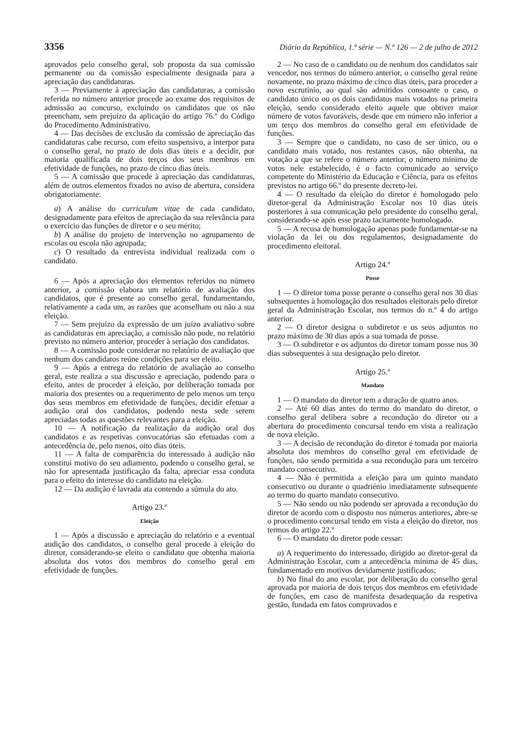3356 Diário da República, 1.ª série — N.º 126 — 2 de julho de 2012
aprovados pelo conselho geral, sob proposta da sua comissão permanente ou da comissão especialmente designada para a apreciação das candidaturas.
3 — Previamente à apreciação das candidaturas, a comissão referida no número anterior procede ao exame dos requisitos de admissão ao concurso, excluindo os candidatos que os não preencham, sem prejuízo da aplicação do artigo 76.º do Código do Procedimento Administrativo.
4 — Das decisões de exclusão da comissão de apreciação das candidaturas cabe recurso, com efeito suspensivo, a interpor para o conselho geral, no prazo de dois dias úteis e a decidir, por maioria qualificada de dois terços dos seus membros em efetividade de funções, no prazo de cinco dias úteis.
5 — A comissão que procede à apreciação das candidaturas, além de outros elementos fixados no aviso de abertura, considera obrigatoriamente:
a) A análise do curriculum vitae de cada candidato, designadamente para efeitos de apreciação da sua relevância para o exercício das funções de diretor e o seu mérito;
b) A análise do projeto de intervenção no agrupamento de escolas ou escola não agrupada;
c) O resultado da entrevista individual realizada com o candidato.
6 — Após a apreciação dos elementos referidos no número anterior, a comissão elabora um relatório de avaliação dos candidatos, que é presente ao conselho geral, fundamentando, relativamente a cada um, as razões que aconselham ou não a sua eleição.
7 — Sem prejuízo da expressão de um juízo avaliativo sobre as candidaturas em apreciação, a comissão não pode, no relatório previsto no número anterior, proceder à seriação dos candidatos.
8 — A comissão pode considerar no relatório de avaliação que nenhum dos candidatos reúne condições para ser eleito.
9 — Após a entrega do relatório de avaliação ao conselho geral, este realiza a sua discussão e apreciação, podendo para o efeito, antes de proceder à eleição, por deliberação tomada por maioria dos presentes ou a requerimento de pelo menos um terço dos seus membros em efetividade de funções, decidir efetuar a audição oral dos candidatos, podendo nesta sede serem apreciadas todas as questões relevantes para a eleição.
10 — A notificação da realização da audição oral dos candidatos e as respetivas convocatórias são efetuadas com a antecedência de, pelo menos, oito dias úteis.
11 — A falta de comparência do interessado à audição não constitui motivo do seu adiamento, podendo o conselho geral, se não for apresentada justificação da falta, apreciar essa conduta para o efeito do interesse do candidato na eleição.
12 — Da audição é lavrada ata contendo a súmula do ato.
Artigo 23.º
Eleição
1 — Após a discussão e apreciação do relatório e a eventual audição dos candidatos, o conselho geral procede à eleição do diretor, considerando-se eleito o candidato que obtenha maioria absoluta dos votos dos membros do conselho geral em efetividade de funções.
2 — No caso de o candidato ou de nenhum dos candidatos sair vencedor, nos termos do número anterior, o conselho geral reúne novamente, no prazo máximo de cinco dias úteis, para proceder a novo escrutínio, ao qual são admitidos consoante o caso, o candidato único ou os dois candidatos mais votados na primeira eleição, sendo considerado eleito aquele que obtiver maior número de votos favoráveis, desde que em número não inferior a um terço dos membros do conselho geral em efetividade de funções.
3 — Sempre que o candidato, no caso de ser único, ou o candidato mais votado, nos restantes casos, não obtenha, na votação a que se refere o número anterior, o número mínimo de votos nele estabelecido, é o facto comunicado ao serviço competente do Ministério da Educação e Ciência, para os efeitos previstos no artigo 66.º do presente decreto-lei.
4 — O resultado da eleição do diretor é homologado pelo diretor-geral da Administração Escolar nos 10 dias úteis posteriores à sua comunicação pelo presidente do conselho geral, considerando-se após esse prazo tacitamente homologado.
5 — A recusa de homologação apenas pode fundamentar-se na violação da lei ou dos regulamentos, designadamente do procedimento eleitoral.
Artigo 24.º
Posse
1 — O diretor toma posse perante o conselho geral nos 30 dias subsequentes à homologação dos resultados eleitorais pelo diretor geral da Administração Escolar, nos termos do n.º 4 do artigo anterior.
2 — O diretor designa o subdiretor e os seus adjuntos no prazo máximo de 30 dias após a sua tomada de posse.
3 — O subdiretor e os adjuntos do diretor tomam posse nos 30 dias subsequentes à sua designação pelo diretor.
Artigo 25.º
Mandato
1 — O mandato do diretor tem a duração de quatro anos.
2 — Até 60 dias antes do termo do mandato do diretor, o conselho geral delibera sobre a recondução do diretor ou a abertura do procedimento concursal tendo em vista a realização de nova eleição.
3 — A decisão de recondução do diretor é tomada por maioria absoluta dos membros do conselho geral em efetividade de funções, não sendo permitida a sua recondução para um terceiro mandato consecutivo.
4 — Não é permitida a eleição para um quinto mandato consecutivo ou durante o quadriénio imediatamente subsequente ao termo do quarto mandato consecutivo.
5 — Não sendo ou não podendo ser aprovada a recondução do diretor de acordo com o disposto nos números anteriores, abre-se o procedimento concursal tendo em vista a eleição do diretor, nos termos do artigo 22.º
6 — O mandato do diretor pode cessar:
a) A requerimento do interessado, dirigido ao diretor-geral da Administração Escolar, com a antecedência mínima de 45 dias, fundamentado em motivos devidamente justificados;
b) No final do ano escolar, por deliberação do conselho geral aprovada por maioria de dois terços dos membros em efetividade de funções, em caso de manifesta desadequação da respetiva gestão, fundada em fatos comprovados e